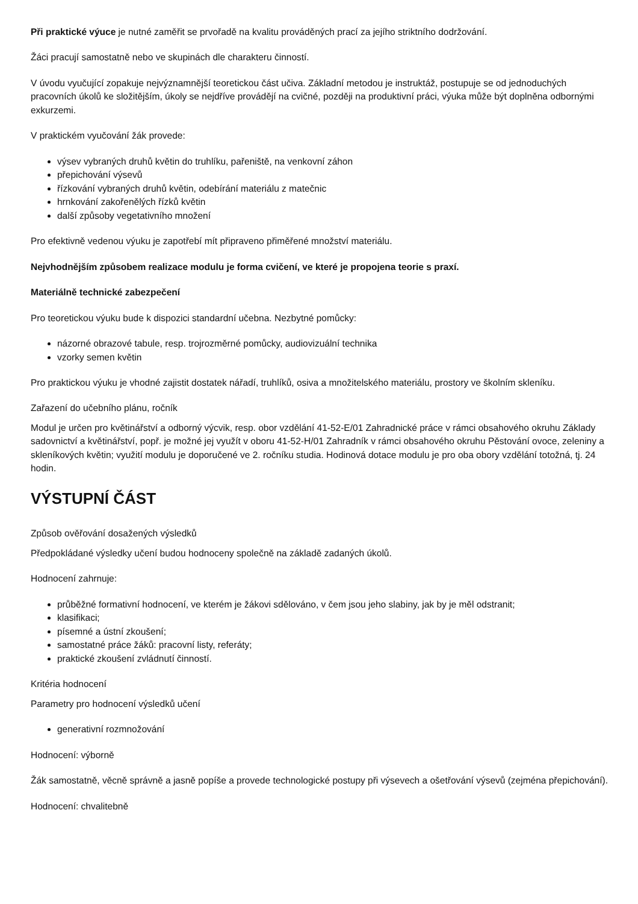Při praktické výuce je nutné zaměřit se prvořadě na kvalitu prováděných prací za jejího striktního dodržování.
Žáci pracují samostatně nebo ve skupinách dle charakteru činností.
V úvodu vyučující zopakuje nejvýznamnější teoretickou část učiva. Základní metodou je instruktáž, postupuje se od jednoduchých pracovních úkolů ke složitějším, úkoly se nejdříve provádějí na cvičné, později na produktivní práci, výuka může být doplněna odbornými exkurzemi.
V praktickém vyučování žák provede:
výsev vybraných druhů květin do truhlíku, pařeniště, na venkovní záhon
přepichování výsevů
řízkování vybraných druhů květin, odebírání materiálu z matečnic
hrnkování zakořenělých řízků květin
další způsoby vegetativního množení
Pro efektivně vedenou výuku je zapotřebí mít připraveno přiměřené množství materiálu.
Nejvhodnějším způsobem realizace modulu je forma cvičení, ve které je propojena teorie s praxí.
Materiálně technické zabezpečení
Pro teoretickou výuku bude k dispozici standardní učebna. Nezbytné pomůcky:
názorné obrazové tabule, resp. trojrozměrné pomůcky, audiovizuální technika
vzorky semen květin
Pro praktickou výuku je vhodné zajistit dostatek nářadí, truhlíků, osiva a množitelského materiálu, prostory ve školním skleníku.
Zařazení do učebního plánu, ročník
Modul je určen pro květinářství a odborný výcvik, resp. obor vzdělání 41-52-E/01 Zahradnické práce v rámci obsahového okruhu Základy sadovnictví a květinářství, popř. je možné jej využít v oboru 41-52-H/01 Zahradník v rámci obsahového okruhu Pěstování ovoce, zeleniny a skleníkových květin; využití modulu je doporučené ve 2. ročníku studia. Hodinová dotace modulu je pro oba obory vzdělání totožná, tj. 24 hodin.
VÝSTUPNÍ ČÁST
Způsob ověřování dosažených výsledků
Předpokládané výsledky učení budou hodnoceny společně na základě zadaných úkolů.
Hodnocení zahrnuje:
průběžné formativní hodnocení, ve kterém je žákovi sdělováno, v čem jsou jeho slabiny, jak by je měl odstranit;
klasifikaci;
písemné a ústní zkoušení;
samostatné práce žáků: pracovní listy, referáty;
praktické zkoušení zvládnutí činností.
Kritéria hodnocení
Parametry pro hodnocení výsledků učení
generativní rozmnožování
Hodnocení: výborně
Žák samostatně, věcně správně a jasně popíše a provede technologické postupy při výsevech a ošetřování výsevů (zejména přepichování).
Hodnocení: chvalitebně